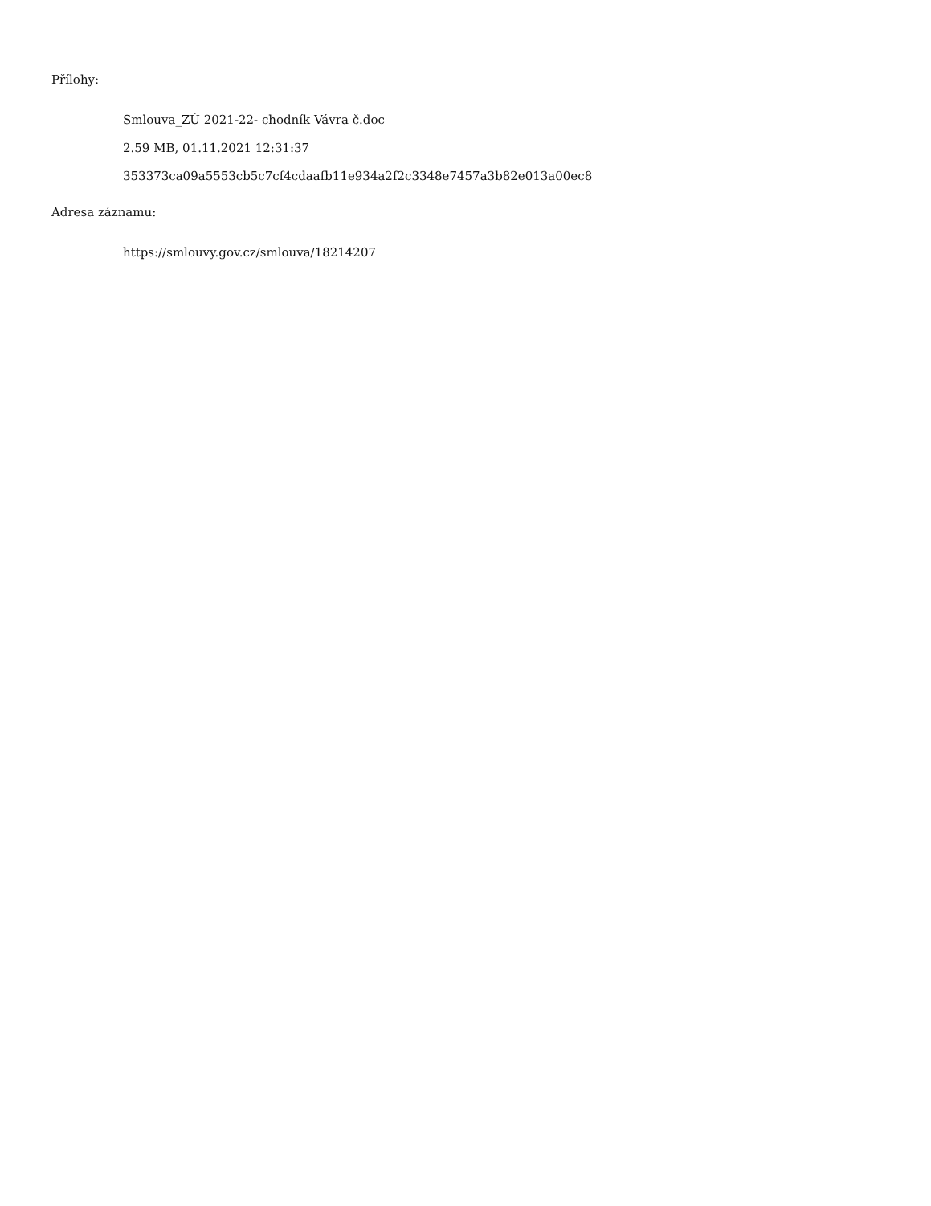Přílohy:
Smlouva_ZÚ 2021-22- chodník Vávra č.doc
2.59 MB, 01.11.2021 12:31:37
353373ca09a5553cb5c7cf4cdaafb11e934a2f2c3348e7457a3b82e013a00ec8
Adresa záznamu:
https://smlouvy.gov.cz/smlouva/18214207